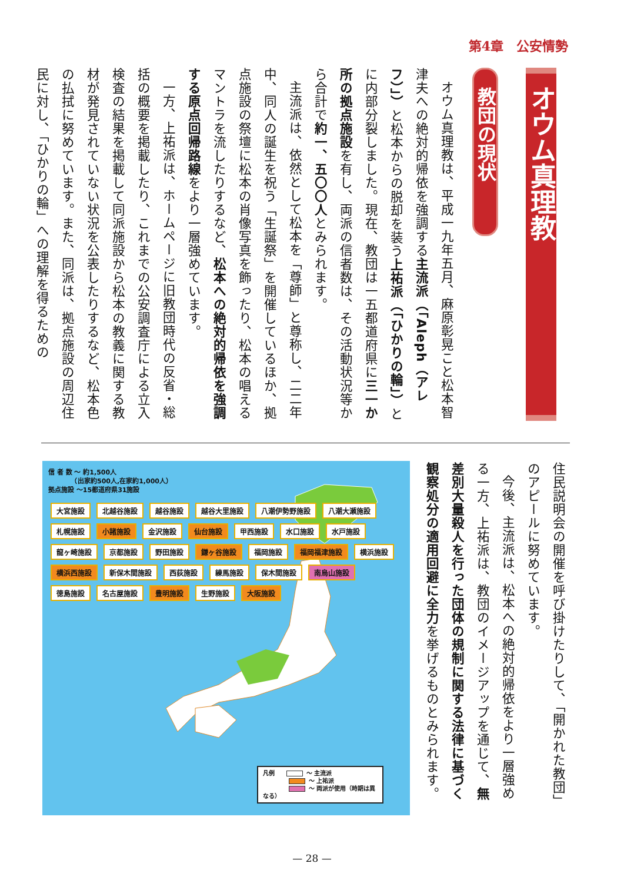第4章　公安情勢
オウム真理教
教団の現状
オウム真理教は、平成一九年五月、麻原彰晃こと松本智津夫への絶対的帰依を強調する主流派（「Aleph（アレフ）」）と松本からの脱却を装う上祐派（「ひかりの輪」）とに内部分裂しました。現在、教団は一五都道府県に三一か所の拠点施設を有し、両派の信者数は、その活動状況等から合計で約一、五〇〇人とみられます。
主流派は、依然として松本を「尊師」と尊称し、二二年中、同人の誕生を祝う「生誕祭」を開催しているほか、拠点施設の祭壇に松本の肖像写真を飾ったり、松本の唱えるマントラを流したりするなど、松本への絶対的帰依を強調する原点回帰路線をより一層強めています。
一方、上祐派は、ホームページに旧教団時代の反省・総括の概要を掲載したり、これまでの公安調査庁による立入検査の結果を掲載して同派施設から松本の教義に関する教材が発見されていない状況を公表したりするなど、松本色の払拭に努めています。また、同派は、拠点施設の周辺住民に対し、「ひかりの輪」への理解を得るための
信 者 数 ～ 約1,500人
　　　　（出家約500人,在家約1,000人）
拠点施設 ～15都道府県31施設
大宮施設 北越谷施設 越谷施設 越谷大里施設 八潮伊勢野施設 八潮大瀬施設 札幌施設 小諸施設 金沢施設 仙台施設 甲西施設 水口施設 水戸施設 龍ヶ崎施設 京都施設 野田施設 鎌ヶ谷施設 福岡施設 福岡福津施設 横浜施設 横浜西施設 新保木間施設 西荻施設 練馬施設 保木間施設 南烏山施設 徳島施設 名古屋施設 豊明施設 生野施設 大阪施設
凡例 ～ 主流派
～ 上祐派
～ 両派が使用（時期は異なる）
住民説明会の開催を呼び掛けたりして、「開かれた教団」のアピールに努めています。
今後、主流派は、松本への絶対的帰依をより一層強める一方、上祐派は、教団のイメージアップを通じて、無差別大量殺人を行った団体の規制に関する法律に基づく観察処分の適用回避に全力を挙げるものとみられます。
— 28 —